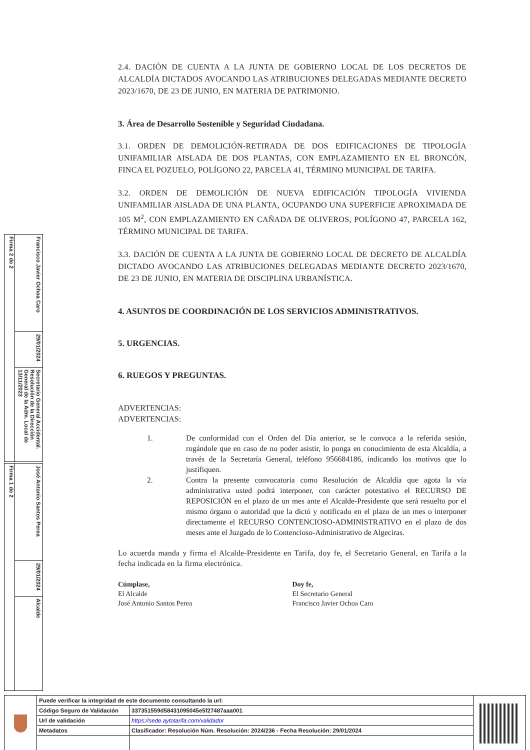Firma 2 de 2
Francisco Javier Ochoa Caro
29/01/2024
Secretario General Accidental. Resolución de la Dirección General de la Adm. Local de 13/11/2023
Firma 1 de 2
José Antonio Santos Perea
29/01/2024
Alcalde
2.4. DACIÓN DE CUENTA A LA JUNTA DE GOBIERNO LOCAL DE LOS DECRETOS DE ALCALDÍA DICTADOS AVOCANDO LAS ATRIBUCIONES DELEGADAS MEDIANTE DECRETO 2023/1670, DE 23 DE JUNIO, EN MATERIA DE PATRIMONIO.
3. Área de Desarrollo Sostenible y Seguridad Ciudadana.
3.1. ORDEN DE DEMOLICIÓN-RETIRADA DE DOS EDIFICACIONES DE TIPOLOGÍA UNIFAMILIAR AISLADA DE DOS PLANTAS, CON EMPLAZAMIENTO EN EL BRONCÓN, FINCA EL POZUELO, POLÍGONO 22, PARCELA 41, TÉRMINO MUNICIPAL DE TARIFA.
3.2. ORDEN DE DEMOLICIÓN DE NUEVA EDIFICACIÓN TIPOLOGÍA VIVIENDA UNIFAMILIAR AISLADA DE UNA PLANTA, OCUPANDO UNA SUPERFICIE APROXIMADA DE 105 M<sup>2</sup>, CON EMPLAZAMIENTO EN CAÑADA DE OLIVEROS, POLÍGONO 47, PARCELA 162, TÉRMINO MUNICIPAL DE TARIFA.
3.3. DACIÓN DE CUENTA A LA JUNTA DE GOBIERNO LOCAL DE DECRETO DE ALCALDÍA DICTADO AVOCANDO LAS ATRIBUCIONES DELEGADAS MEDIANTE DECRETO 2023/1670, DE 23 DE JUNIO, EN MATERIA DE DISCIPLINA URBANÍSTICA.
4. ASUNTOS DE COORDINACIÓN DE LOS SERVICIOS ADMINISTRATIVOS.
5. URGENCIAS.
6. RUEGOS Y PREGUNTAS.
ADVERTENCIAS:
ADVERTENCIAS:
1. De conformidad con el Orden del Día anterior, se le convoca a la referida sesión, rogándole que en caso de no poder asistir, lo ponga en conocimiento de esta Alcaldía, a través de la Secretaría General, teléfono 956684186, indicando los motivos que lo justifiquen.
2. Contra la presente convocatoria como Resolución de Alcaldía que agota la vía administrativa usted podrá interponer, con carácter potestativo el RECURSO DE REPOSICIÓN en el plazo de un mes ante el Alcalde-Presidente que será resuelto por el mismo órgano o autoridad que la dictó y notificado en el plazo de un mes o interponer directamente el RECURSO CONTENCIOSO-ADMINISTRATIVO en el plazo de dos meses ante el Juzgado de lo Contencioso-Administrativo de Algeciras.
Lo acuerda manda y firma el Alcalde-Presidente en Tarifa, doy fe, el Secretario General, en Tarifa a la fecha indicada en la firma electrónica.
Cúmplase,
El Alcalde
José Antonio Santos Perea
Doy fe,
El Secretario General
Francisco Javier Ochoa Caro
| | Puede verificar la integridad de este documento consultando la url: | | |
| | Código Seguro de Validación | 337351559d58431095045e5f27487aaa001 | |
| | Url de validación | https://sede.aytotarifa.com/validador | |
| | Metadatos | Clasificador: Resolución Núm. Resolución: 2024/236 - Fecha Resolución: 29/01/2024 | |